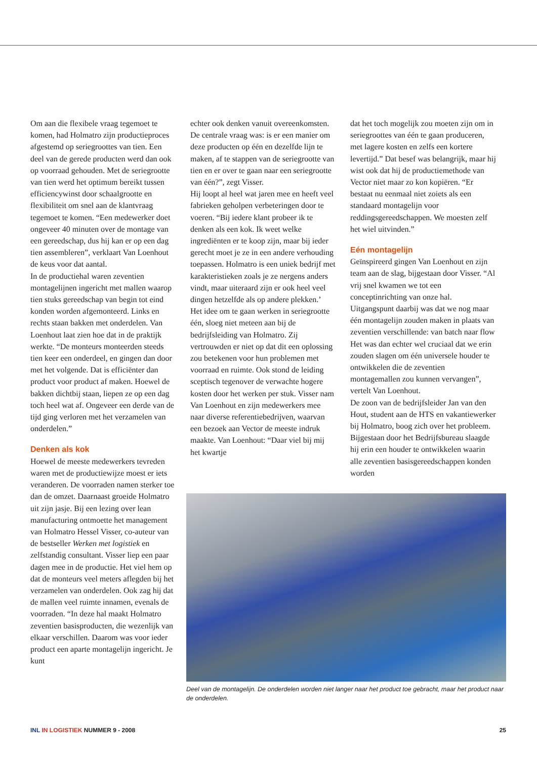Om aan die flexibele vraag tegemoet te komen, had Holmatro zijn productieproces afgestemd op seriegroottes van tien. Een deel van de gerede producten werd dan ook op voorraad gehouden. Met de seriegrootte van tien werd het optimum bereikt tussen efficiencywinst door schaalgrootte en flexibiliteit om snel aan de klantvraag tegemoet te komen. “Een medewerker doet ongeveer 40 minuten over de montage van een gereedschap, dus hij kan er op een dag tien assembleren”, verklaart Van Loenhout de keus voor dat aantal.
In de productiehal waren zeventien montagelijnen ingericht met mallen waarop tien stuks gereedschap van begin tot eind konden worden afgemonteerd. Links en rechts staan bakken met onderdelen. Van Loenhout laat zien hoe dat in de praktijk werkte. “De monteurs monteerden steeds tien keer een onderdeel, en gingen dan door met het volgende. Dat is efficiënter dan product voor product af maken. Hoewel de bakken dichtbij staan, liepen ze op een dag toch heel wat af. Ongeveer een derde van de tijd ging verloren met het verzamelen van onderdelen.”
Denken als kok
Hoewel de meeste medewerkers tevreden waren met de productiewijze moest er iets veranderen. De voorraden namen sterker toe dan de omzet. Daarnaast groeide Holmatro uit zijn jasje. Bij een lezing over lean manufacturing ontmoette het management van Holmatro Hessel Visser, co-auteur van de bestseller Werken met logistiek en zelfstandig consultant. Visser liep een paar dagen mee in de productie. Het viel hem op dat de monteurs veel meters aflegden bij het verzamelen van onderdelen. Ook zag hij dat de mallen veel ruimte innamen, evenals de voorraden. “In deze hal maakt Holmatro zeventien basisproducten, die wezenlijk van elkaar verschillen. Daarom was voor ieder product een aparte montagelijn ingericht. Je kunt
echter ook denken vanuit overeenkomsten. De centrale vraag was: is er een manier om deze producten op één en dezelfde lijn te maken, af te stappen van de seriegrootte van tien en er over te gaan naar een seriegrootte van één?”, zegt Visser.
Hij loopt al heel wat jaren mee en heeft veel fabrieken geholpen verbeteringen door te voeren. “Bij iedere klant probeer ik te denken als een kok. Ik weet welke ingrediënten er te koop zijn, maar bij ieder gerecht moet je ze in een andere verhouding toepassen. Holmatro is een uniek bedrijf met karakteristieken zoals je ze nergens anders vindt, maar uiteraard zijn er ook heel veel dingen hetzelfde als op andere plekken.’
Het idee om te gaan werken in seriegrootte één, sloeg niet meteen aan bij de bedrijfsleiding van Holmatro. Zij vertrouwden er niet op dat dit een oplossing zou betekenen voor hun problemen met voorraad en ruimte. Ook stond de leiding sceptisch tegenover de verwachte hogere kosten door het werken per stuk. Visser nam Van Loenhout en zijn medewerkers mee naar diverse referentiebedrijven, waarvan een bezoek aan Vector de meeste indruk maakte. Van Loenhout: “Daar viel bij mij het kwartje
dat het toch mogelijk zou moeten zijn om in seriegroottes van één te gaan produceren, met lagere kosten en zelfs een kortere levertijd.” Dat besef was belangrijk, maar hij wist ook dat hij de productiemethode van Vector niet maar zo kon kopiëren. “Er bestaat nu eenmaal niet zoiets als een standaard montagelijn voor reddingsgereedschappen. We moesten zelf het wiel uitvinden.”
Eén montagelijn
Geïnspireerd gingen Van Loenhout en zijn team aan de slag, bijgestaan door Visser. “Al vrij snel kwamen we tot een conceptinrichting van onze hal. Uitgangspunt daarbij was dat we nog maar één montagelijn zouden maken in plaats van zeventien verschillende: van batch naar flow Het was dan echter wel cruciaal dat we erin zouden slagen om één universele houder te ontwikkelen die de zeventien montagemallen zou kunnen vervangen”, vertelt Van Loenhout.
De zoon van de bedrijfsleider Jan van den Hout, student aan de HTS en vakantiewerker bij Holmatro, boog zich over het probleem. Bijgestaan door het Bedrijfsbureau slaagde hij erin een houder te ontwikkelen waarin alle zeventien basisgereedschappen konden worden
Deel van de montagelijn. De onderdelen worden niet langer naar het product toe gebracht, maar het product naar de onderdelen.
INL IN LOGISTIEK NUMMER 9 - 2008 25